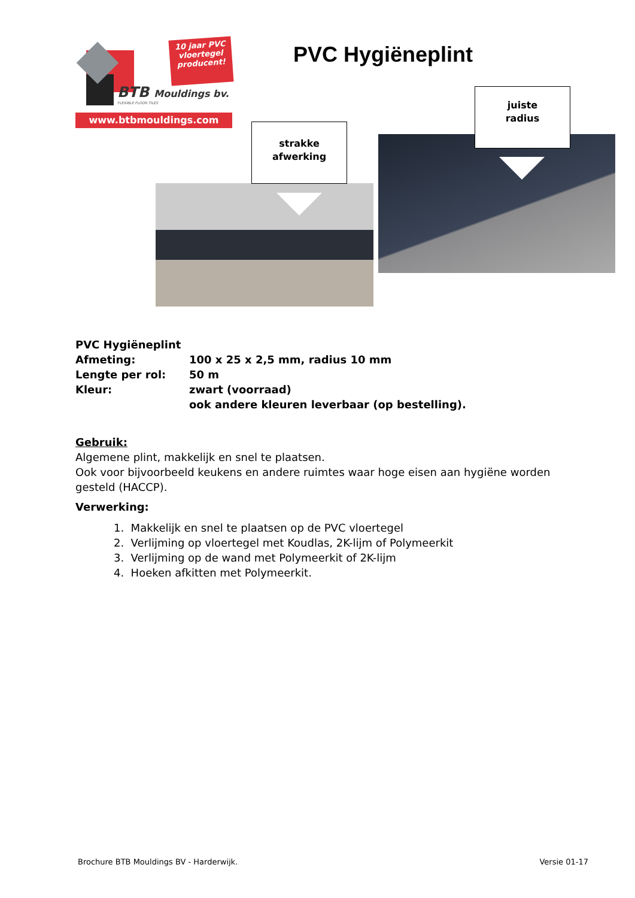10 jaar PVC
vloertegel
producent!
BTB Mouldings bv.
FLEXIBLE FLOOR TILES
www.btbmouldings.com
PVC Hygiëneplint
strakke
afwerking
juiste
radius
| PVC Hygiëneplint | |
| Afmeting: | 100 x 25 x 2,5 mm, radius 10 mm |
| Lengte per rol: | 50 m |
| Kleur: | zwart (voorraad) ook andere kleuren leverbaar (op bestelling). |
Gebruik:
Algemene plint, makkelijk en snel te plaatsen.
Ook voor bijvoorbeeld keukens en andere ruimtes waar hoge eisen aan hygiëne worden gesteld (HACCP).
Verwerking:
1. Makkelijk en snel te plaatsen op de PVC vloertegel
2. Verlijming op vloertegel met Koudlas, 2K-lijm of Polymeerkit
3. Verlijming op de wand met Polymeerkit of 2K-lijm
4. Hoeken afkitten met Polymeerkit.
Brochure BTB Mouldings BV - Harderwijk. Versie 01-17